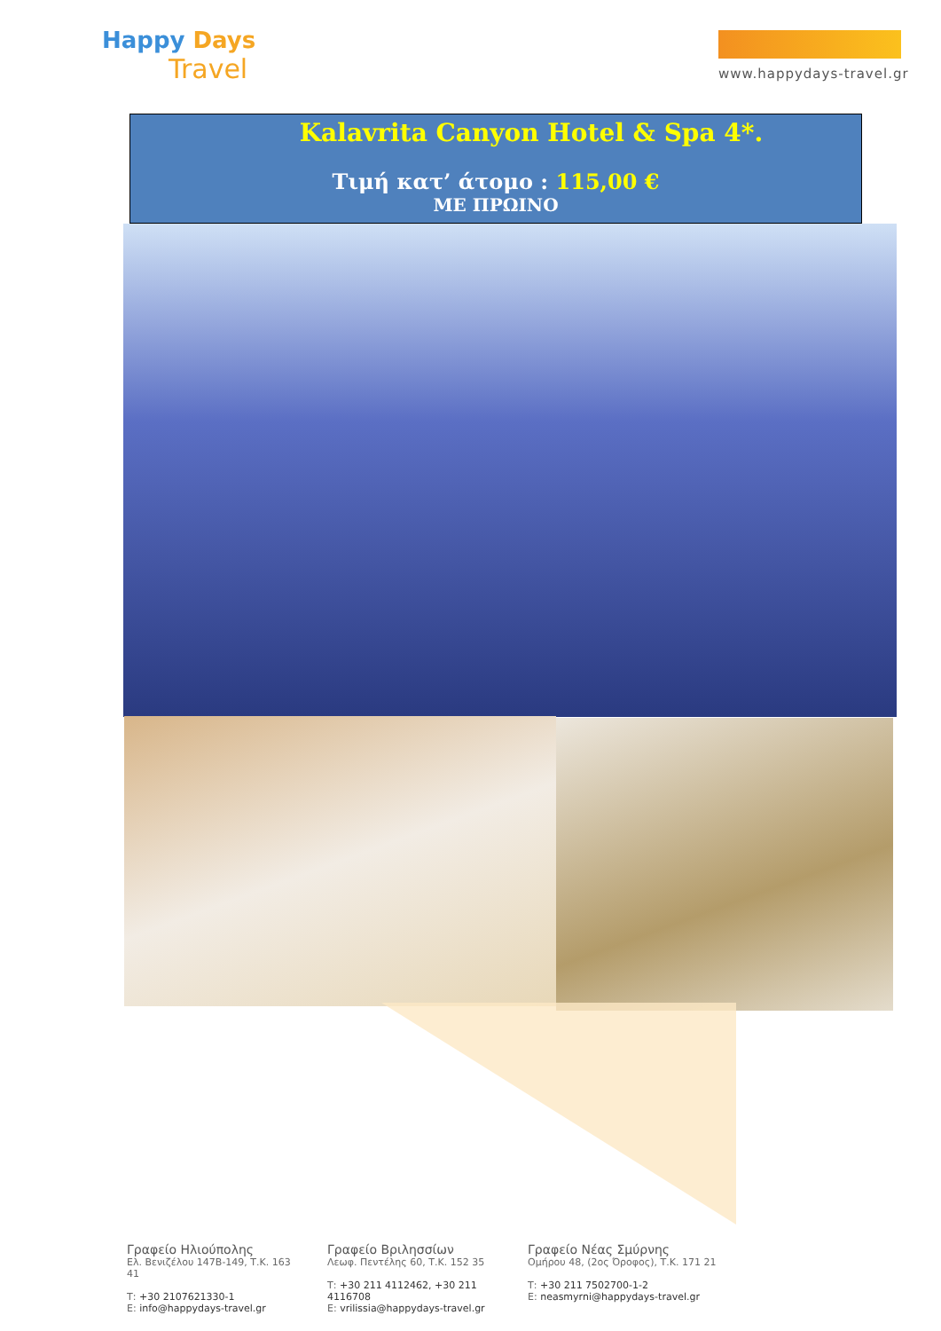Happy Days
Travel
www.happydays-travel.gr
Kalavrita Canyon Hotel & Spa 4*.
Τιμή κατ’ άτομο : 115,00 €
ΜΕ ΠΡΩΙΝΟ
Γραφείο Ηλιούπολης
Ελ. Βενιζέλου 147Β-149, Τ.Κ. 163 41
Τ: +30 2107621330-1
Ε: info@happydays-travel.gr
Γραφείο Βριλησσίων
Λεωφ. Πεντέλης 60, Τ.Κ. 152 35
Τ: +30 211 4112462, +30 211 4116708
Ε: vrilissia@happydays-travel.gr
Γραφείο Νέας Σμύρνης
Ομήρου 48, (2ος Όροφος), Τ.Κ. 171 21
Τ: +30 211 7502700-1-2
Ε: neasmyrni@happydays-travel.gr